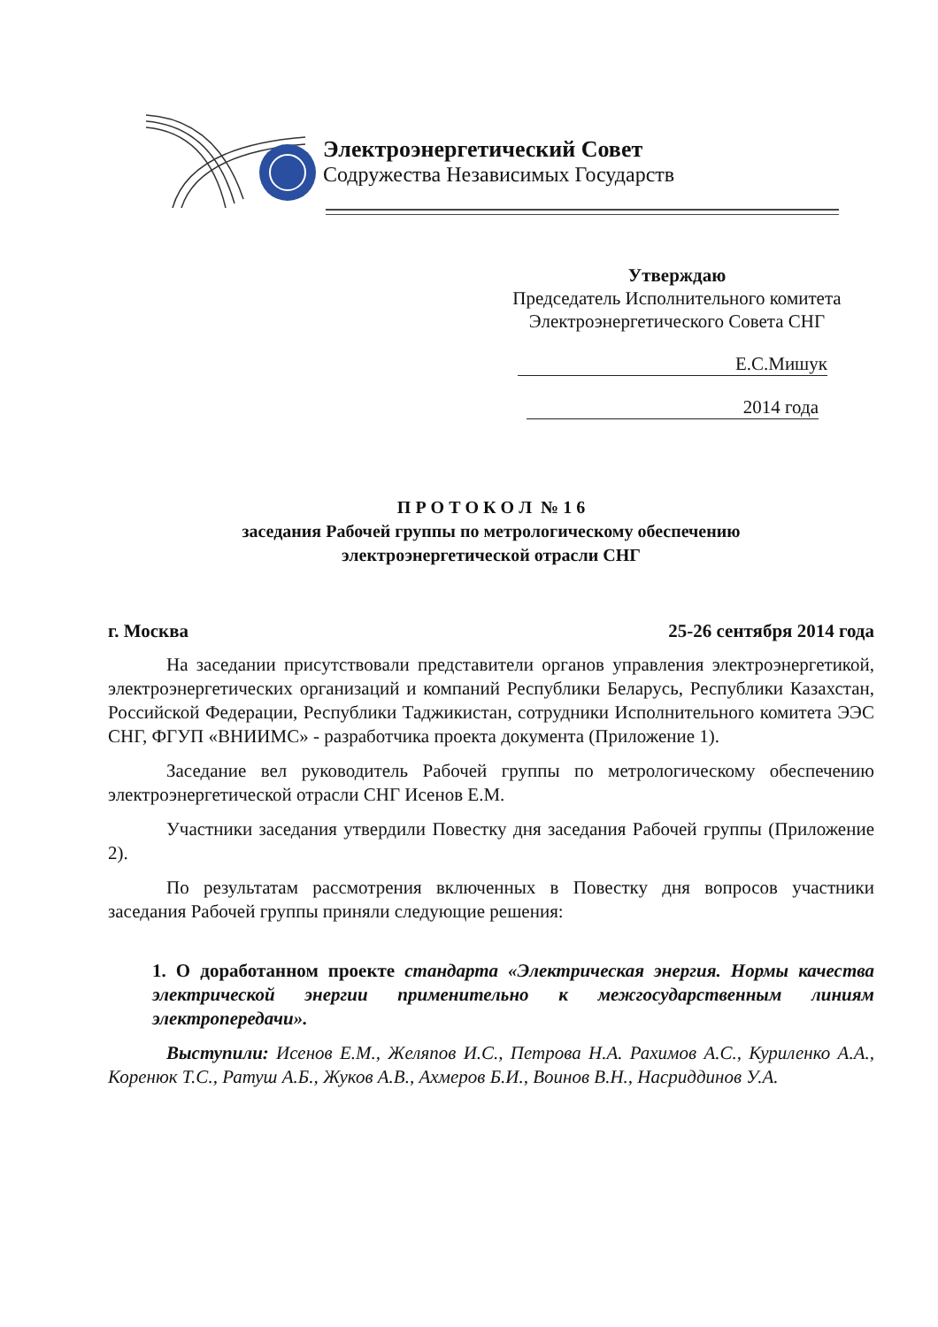Электроэнергетический Совет
Содружества Независимых Государств
Утверждаю
Председатель Исполнительного комитета
Электроэнергетического Совета СНГ
Е.С.Мишук
2014 года
П Р О Т О К О Л № 1 6
заседания Рабочей группы по метрологическому обеспечению
электроэнергетической отрасли СНГ
г. Москва 25-26 сентября 2014 года
На заседании присутствовали представители органов управления электроэнергетикой, электроэнергетических организаций и компаний Республики Беларусь, Республики Казахстан, Российской Федерации, Республики Таджикистан, сотрудники Исполнительного комитета ЭЭС СНГ, ФГУП «ВНИИМС» - разработчика проекта документа (Приложение 1).
Заседание вел руководитель Рабочей группы по метрологическому обеспечению электроэнергетической отрасли СНГ Исенов Е.М.
Участники заседания утвердили Повестку дня заседания Рабочей группы (Приложение 2).
По результатам рассмотрения включенных в Повестку дня вопросов участники заседания Рабочей группы приняли следующие решения:
1. О доработанном проекте стандарта «Электрическая энергия. Нормы качества электрической энергии применительно к межгосударственным линиям электропередачи».
Выступили: Исенов Е.М., Желяпов И.С., Петрова Н.А. Рахимов А.С., Куриленко А.А., Коренюк Т.С., Ратуш А.Б., Жуков А.В., Ахмеров Б.И., Воинов В.Н., Насриддинов У.А.